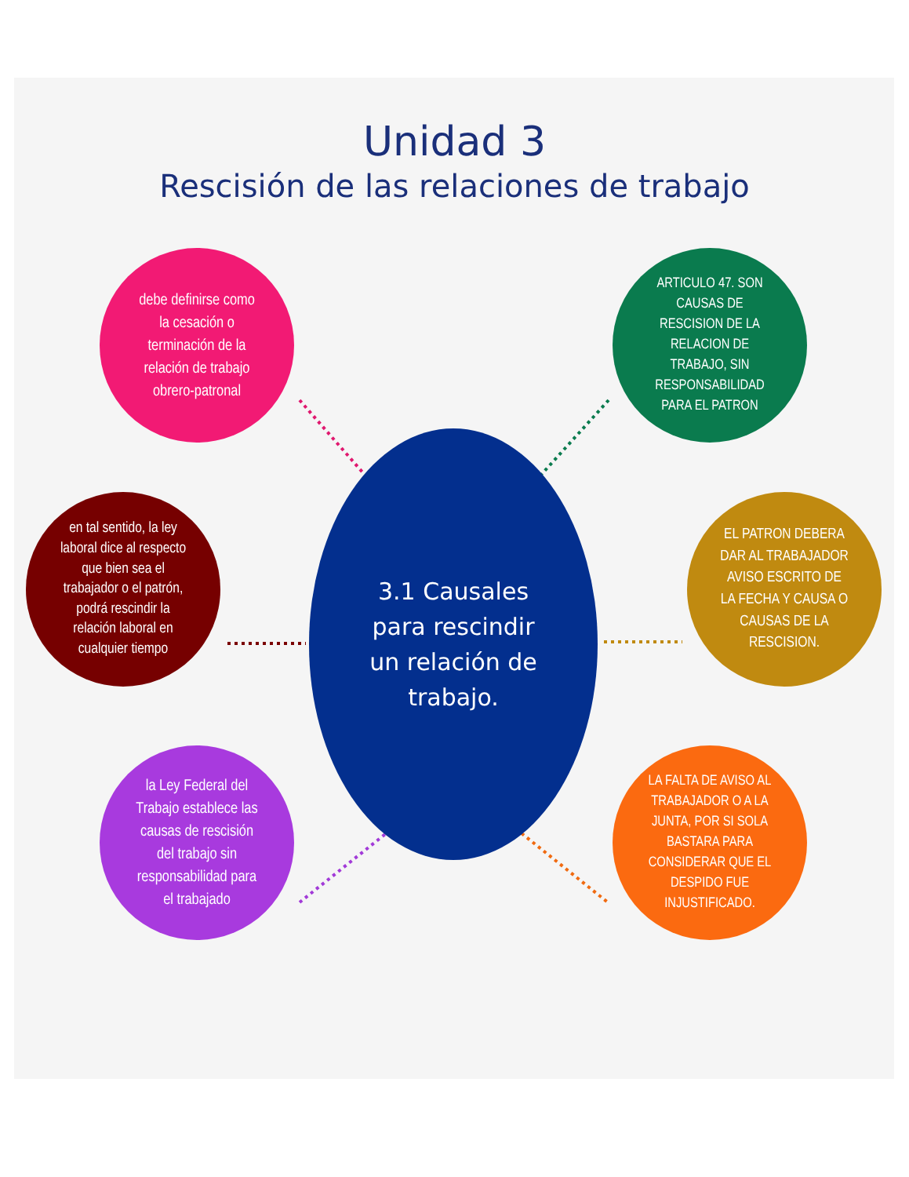Unidad 3
Rescisión de las relaciones de trabajo
debe definirse como la cesación o terminación de la relación de trabajo obrero-patronal
ARTICULO 47. SON CAUSAS DE RESCISION DE LA RELACION DE TRABAJO, SIN RESPONSABILIDAD PARA EL PATRON
en tal sentido, la ley laboral dice al respecto que bien sea el trabajador o el patrón, podrá rescindir la relación laboral en cualquier tiempo
3.1 Causales para rescindir un relación de trabajo.
EL PATRON DEBERA DAR AL TRABAJADOR AVISO ESCRITO DE LA FECHA Y CAUSA O CAUSAS DE LA RESCISION.
la Ley Federal del Trabajo establece las causas de rescisión del trabajo sin responsabilidad para el trabajado
LA FALTA DE AVISO AL TRABAJADOR O A LA JUNTA, POR SI SOLA BASTARA PARA CONSIDERAR QUE EL DESPIDO FUE INJUSTIFICADO.